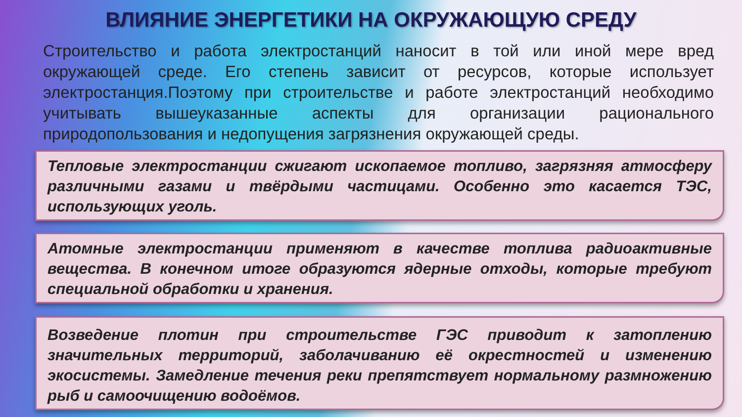ВЛИЯНИЕ ЭНЕРГЕТИКИ НА ОКРУЖАЮЩУЮ СРЕДУ
Строительство и работа электростанций наносит в той или иной мере вред окружающей среде. Его степень зависит от ресурсов, которые использует электростанция.Поэтому при строительстве и работе электростанций необходимо учитывать вышеуказанные аспекты для организации рационального природопользования и недопущения загрязнения окружающей среды.
Тепловые электростанции сжигают ископаемое топливо, загрязняя атмосферу различными газами и твёрдыми частицами. Особенно это касается ТЭС, использующих уголь.
Атомные электростанции применяют в качестве топлива радиоактивные вещества. В конечном итоге образуются ядерные отходы, которые требуют специальной обработки и хранения.
Возведение плотин при строительстве ГЭС приводит к затоплению значительных территорий, заболачиванию её окрестностей и изменению экосистемы. Замедление течения реки препятствует нормальному размножению рыб и самоочищению водоёмов.